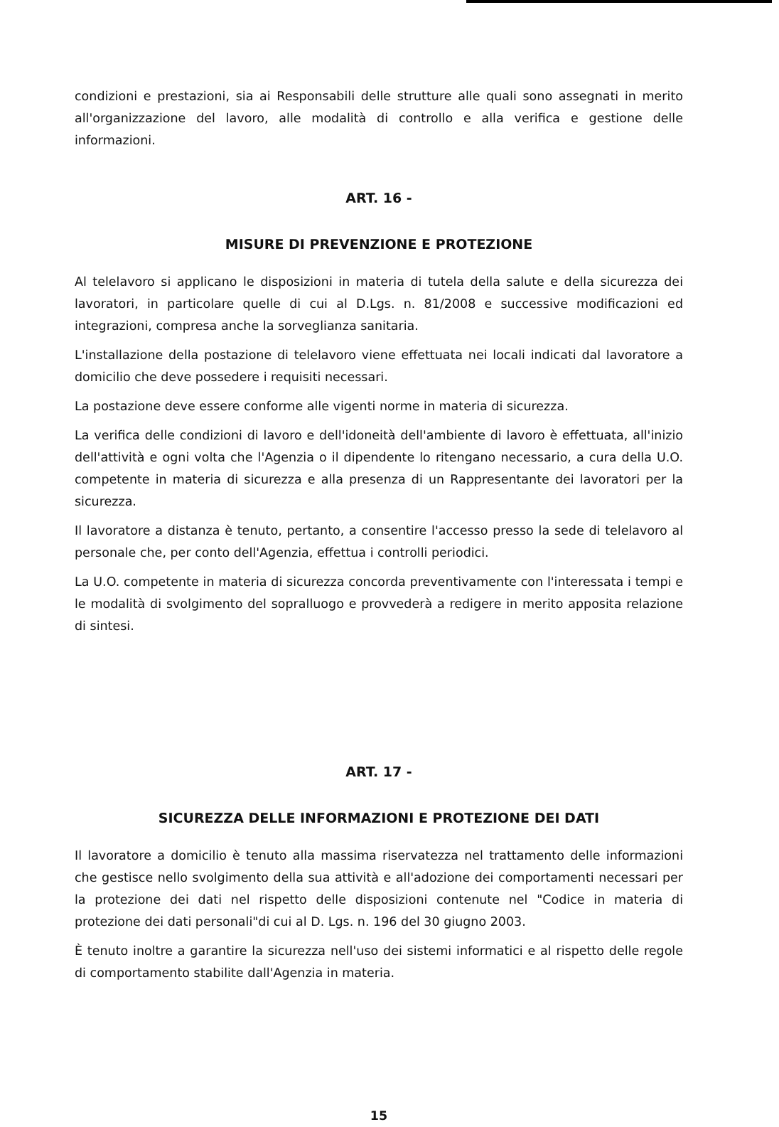condizioni e prestazioni, sia ai Responsabili delle strutture alle quali sono assegnati in merito all'organizzazione del lavoro, alle modalità di controllo e alla verifica e gestione delle informazioni.
ART. 16 -
MISURE DI PREVENZIONE E PROTEZIONE
Al telelavoro si applicano le disposizioni in materia di tutela della salute e della sicurezza dei lavoratori, in particolare quelle di cui al D.Lgs. n. 81/2008 e successive modificazioni ed integrazioni, compresa anche la sorveglianza sanitaria.
L'installazione della postazione di telelavoro viene effettuata nei locali indicati dal lavoratore a domicilio che deve possedere i requisiti necessari.
La postazione deve essere conforme alle vigenti norme in materia di sicurezza.
La verifica delle condizioni di lavoro e dell'idoneità dell'ambiente di lavoro è effettuata, all'inizio dell'attività e ogni volta che l'Agenzia o il dipendente lo ritengano necessario, a cura della U.O. competente in materia di sicurezza e alla presenza di un Rappresentante dei lavoratori per la sicurezza.
Il lavoratore a distanza è tenuto, pertanto, a consentire l'accesso presso la sede di telelavoro al personale che, per conto dell'Agenzia, effettua i controlli periodici.
La U.O. competente in materia di sicurezza concorda preventivamente con l'interessata i tempi e le modalità di svolgimento del sopralluogo e provvederà a redigere in merito apposita relazione di sintesi.
ART. 17 -
SICUREZZA DELLE INFORMAZIONI E PROTEZIONE DEI DATI
Il lavoratore a domicilio è tenuto alla massima riservatezza nel trattamento delle informazioni che gestisce nello svolgimento della sua attività e all'adozione dei comportamenti necessari per la protezione dei dati nel rispetto delle disposizioni contenute nel "Codice in materia di protezione dei dati personali"di cui al D. Lgs. n. 196 del 30 giugno 2003.
È tenuto inoltre a garantire la sicurezza nell'uso dei sistemi informatici e al rispetto delle regole di comportamento stabilite dall'Agenzia in materia.
15